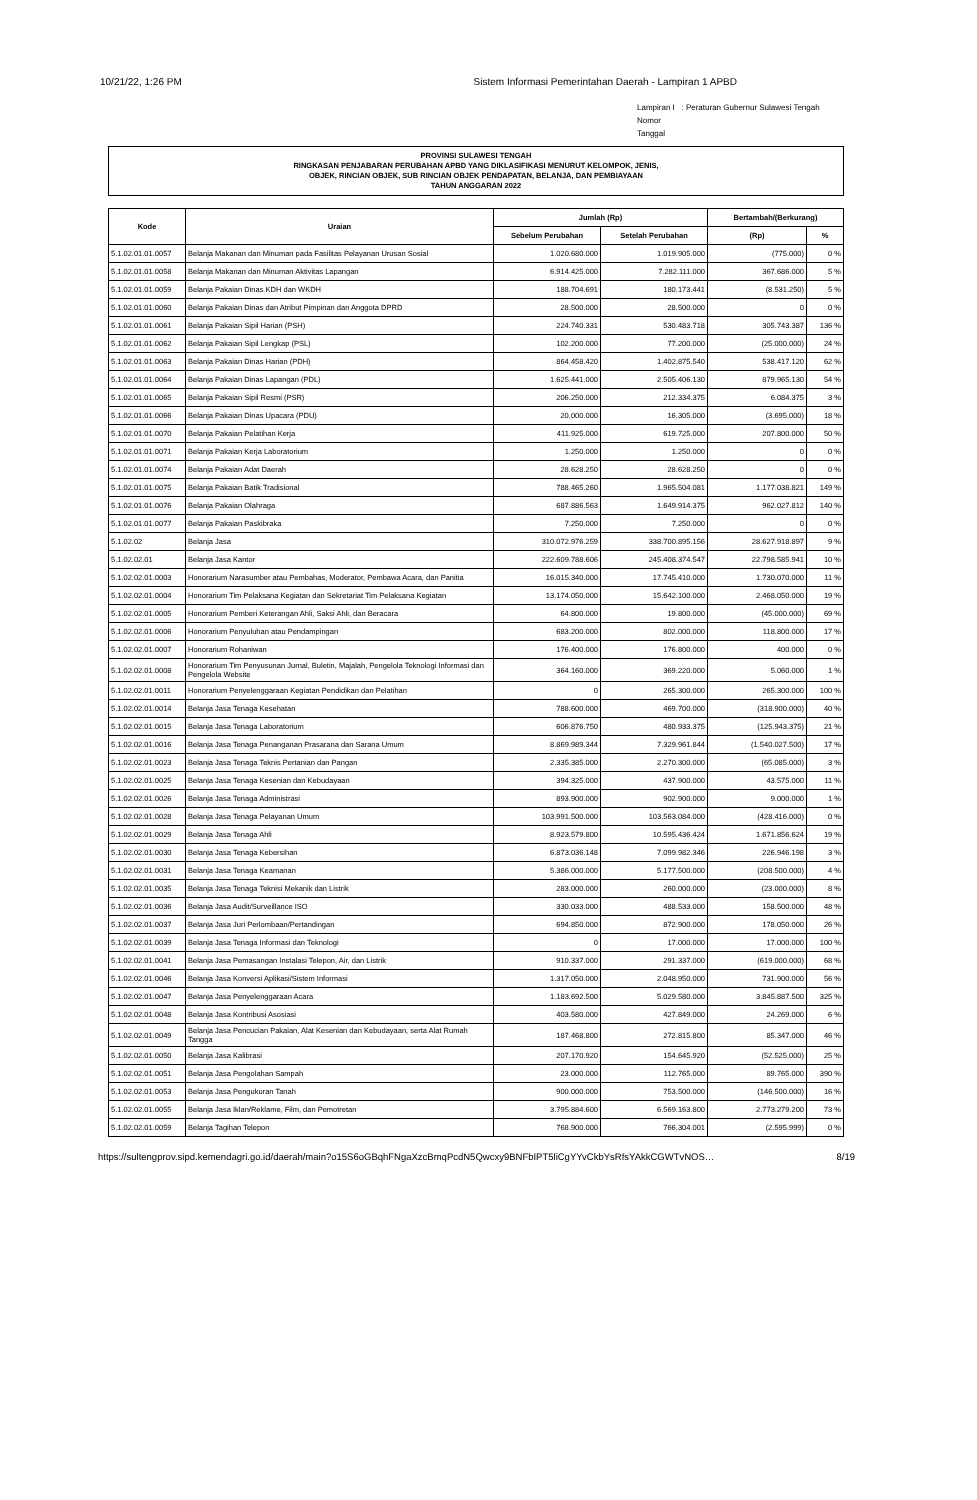10/21/22, 1:26 PM Sistem Informasi Pemerintahan Daerah - Lampiran 1 APBD
Lampiran I : Peraturan Gubernur Sulawesi Tengah
Nomor
Tanggal
PROVINSI SULAWESI TENGAH
RINGKASAN PENJABARAN PERUBAHAN APBD YANG DIKLASIFIKASI MENURUT KELOMPOK, JENIS,
OBJEK, RINCIAN OBJEK, SUB RINCIAN OBJEK PENDAPATAN, BELANJA, DAN PEMBIAYAAN
TAHUN ANGGARAN 2022
| Kode | Uraian | Jumlah (Rp) | | Bertambah/(Berkurang) | |
| --- | --- | --- | --- | --- | --- |
| | | Sebelum Perubahan | Setelah Perubahan | (Rp) | % |
| 5.1.02.01.01.0057 | Belanja Makanan dan Minuman pada Fasilitas Pelayanan Urusan Sosial | 1.020.680.000 | 1.019.905.000 | (775.000) | 0 % |
| 5.1.02.01.01.0058 | Belanja Makanan dan Minuman Aktivitas Lapangan | 6.914.425.000 | 7.282.111.000 | 367.686.000 | 5 % |
| 5.1.02.01.01.0059 | Belanja Pakaian Dinas KDH dan WKDH | 188.704.691 | 180.173.441 | (8.531.250) | 5 % |
| 5.1.02.01.01.0060 | Belanja Pakaian Dinas dan Atribut Pimpinan dan Anggota DPRD | 28.500.000 | 28.500.000 | 0 | 0 % |
| 5.1.02.01.01.0061 | Belanja Pakaian Sipil Harian (PSH) | 224.740.331 | 530.483.718 | 305.743.387 | 136 % |
| 5.1.02.01.01.0062 | Belanja Pakaian Sipil Lengkap (PSL) | 102.200.000 | 77.200.000 | (25.000.000) | 24 % |
| 5.1.02.01.01.0063 | Belanja Pakaian Dinas Harian (PDH) | 864.458.420 | 1.402.875.540 | 538.417.120 | 62 % |
| 5.1.02.01.01.0064 | Belanja Pakaian Dinas Lapangan (PDL) | 1.625.441.000 | 2.505.406.130 | 879.965.130 | 54 % |
| 5.1.02.01.01.0065 | Belanja Pakaian Sipil Resmi (PSR) | 206.250.000 | 212.334.375 | 6.084.375 | 3 % |
| 5.1.02.01.01.0066 | Belanja Pakaian Dinas Upacara (PDU) | 20.000.000 | 16.305.000 | (3.695.000) | 18 % |
| 5.1.02.01.01.0070 | Belanja Pakaian Pelatihan Kerja | 411.925.000 | 619.725.000 | 207.800.000 | 50 % |
| 5.1.02.01.01.0071 | Belanja Pakaian Kerja Laboratorium | 1.250.000 | 1.250.000 | 0 | 0 % |
| 5.1.02.01.01.0074 | Belanja Pakaian Adat Daerah | 28.628.250 | 28.628.250 | 0 | 0 % |
| 5.1.02.01.01.0075 | Belanja Pakaian Batik Tradisional | 788.465.260 | 1.965.504.081 | 1.177.038.821 | 149 % |
| 5.1.02.01.01.0076 | Belanja Pakaian Olahraga | 687.886.563 | 1.649.914.375 | 962.027.812 | 140 % |
| 5.1.02.01.01.0077 | Belanja Pakaian Paskibraka | 7.250.000 | 7.250.000 | 0 | 0 % |
| 5.1.02.02 | Belanja Jasa | 310.072.976.259 | 338.700.895.156 | 28.627.918.897 | 9 % |
| 5.1.02.02.01 | Belanja Jasa Kantor | 222.609.788.606 | 245.408.374.547 | 22.798.585.941 | 10 % |
| 5.1.02.02.01.0003 | Honorarium Narasumber atau Pembahas, Moderator, Pembawa Acara, dan Panitia | 16.015.340.000 | 17.745.410.000 | 1.730.070.000 | 11 % |
| 5.1.02.02.01.0004 | Honorarium Tim Pelaksana Kegiatan dan Sekretariat Tim Pelaksana Kegiatan | 13.174.050.000 | 15.642.100.000 | 2.468.050.000 | 19 % |
| 5.1.02.02.01.0005 | Honorarium Pemberi Keterangan Ahli, Saksi Ahli, dan Beracara | 64.800.000 | 19.800.000 | (45.000.000) | 69 % |
| 5.1.02.02.01.0006 | Honorarium Penyuluhan atau Pendampingan | 683.200.000 | 802.000.000 | 118.800.000 | 17 % |
| 5.1.02.02.01.0007 | Honorarium Rohaniwan | 176.400.000 | 176.800.000 | 400.000 | 0 % |
| 5.1.02.02.01.0008 | Honorarium Tim Penyusunan Jurnal, Buletin, Majalah, Pengelola Teknologi Informasi dan Pengelola Website | 364.160.000 | 369.220.000 | 5.060.000 | 1 % |
| 5.1.02.02.01.0011 | Honorarium Penyelenggaraan Kegiatan Pendidikan dan Pelatihan | 0 | 265.300.000 | 265.300.000 | 100 % |
| 5.1.02.02.01.0014 | Belanja Jasa Tenaga Kesehatan | 788.600.000 | 469.700.000 | (318.900.000) | 40 % |
| 5.1.02.02.01.0015 | Belanja Jasa Tenaga Laboratorium | 606.876.750 | 480.933.375 | (125.943.375) | 21 % |
| 5.1.02.02.01.0016 | Belanja Jasa Tenaga Penanganan Prasarana dan Sarana Umum | 8.869.989.344 | 7.329.961.844 | (1.540.027.500) | 17 % |
| 5.1.02.02.01.0023 | Belanja Jasa Tenaga Teknis Pertanian dan Pangan | 2.335.385.000 | 2.270.300.000 | (65.085.000) | 3 % |
| 5.1.02.02.01.0025 | Belanja Jasa Tenaga Kesenian dan Kebudayaan | 394.325.000 | 437.900.000 | 43.575.000 | 11 % |
| 5.1.02.02.01.0026 | Belanja Jasa Tenaga Administrasi | 893.900.000 | 902.900.000 | 9.000.000 | 1 % |
| 5.1.02.02.01.0028 | Belanja Jasa Tenaga Pelayanan Umum | 103.991.500.000 | 103.563.084.000 | (428.416.000) | 0 % |
| 5.1.02.02.01.0029 | Belanja Jasa Tenaga Ahli | 8.923.579.800 | 10.595.436.424 | 1.671.856.624 | 19 % |
| 5.1.02.02.01.0030 | Belanja Jasa Tenaga Kebersihan | 6.873.036.148 | 7.099.982.346 | 226.946.198 | 3 % |
| 5.1.02.02.01.0031 | Belanja Jasa Tenaga Keamanan | 5.386.000.000 | 5.177.500.000 | (208.500.000) | 4 % |
| 5.1.02.02.01.0035 | Belanja Jasa Tenaga Teknisi Mekanik dan Listrik | 283.000.000 | 260.000.000 | (23.000.000) | 8 % |
| 5.1.02.02.01.0036 | Belanja Jasa Audit/Surveillance ISO | 330.033.000 | 488.533.000 | 158.500.000 | 48 % |
| 5.1.02.02.01.0037 | Belanja Jasa Juri Perlombaan/Pertandingan | 694.850.000 | 872.900.000 | 178.050.000 | 26 % |
| 5.1.02.02.01.0039 | Belanja Jasa Tenaga Informasi dan Teknologi | 0 | 17.000.000 | 17.000.000 | 100 % |
| 5.1.02.02.01.0041 | Belanja Jasa Pemasangan Instalasi Telepon, Air, dan Listrik | 910.337.000 | 291.337.000 | (619.000.000) | 68 % |
| 5.1.02.02.01.0046 | Belanja Jasa Konversi Aplikasi/Sistem Informasi | 1.317.050.000 | 2.048.950.000 | 731.900.000 | 56 % |
| 5.1.02.02.01.0047 | Belanja Jasa Penyelenggaraan Acara | 1.183.692.500 | 5.029.580.000 | 3.845.887.500 | 325 % |
| 5.1.02.02.01.0048 | Belanja Jasa Kontribusi Asosiasi | 403.580.000 | 427.849.000 | 24.269.000 | 6 % |
| 5.1.02.02.01.0049 | Belanja Jasa Pencucian Pakaian, Alat Kesenian dan Kebudayaan, serta Alat Rumah Tangga | 187.468.800 | 272.815.800 | 85.347.000 | 46 % |
| 5.1.02.02.01.0050 | Belanja Jasa Kalibrasi | 207.170.920 | 154.645.920 | (52.525.000) | 25 % |
| 5.1.02.02.01.0051 | Belanja Jasa Pengolahan Sampah | 23.000.000 | 112.765.000 | 89.765.000 | 390 % |
| 5.1.02.02.01.0053 | Belanja Jasa Pengukuran Tanah | 900.000.000 | 753.500.000 | (146.500.000) | 16 % |
| 5.1.02.02.01.0055 | Belanja Jasa Iklan/Reklame, Film, dan Pemotretan | 3.795.884.600 | 6.569.163.800 | 2.773.279.200 | 73 % |
| 5.1.02.02.01.0059 | Belanja Tagihan Telepon | 768.900.000 | 766.304.001 | (2.595.999) | 0 % |
https://sultengprov.sipd.kemendagri.go.id/daerah/main?o15S6oGBqhFNgaXzcBmqPcdN5Qwcxy9BNFbIPT5liCgYYvCkbYsRfsYAkkCGWTvNOS… 8/19